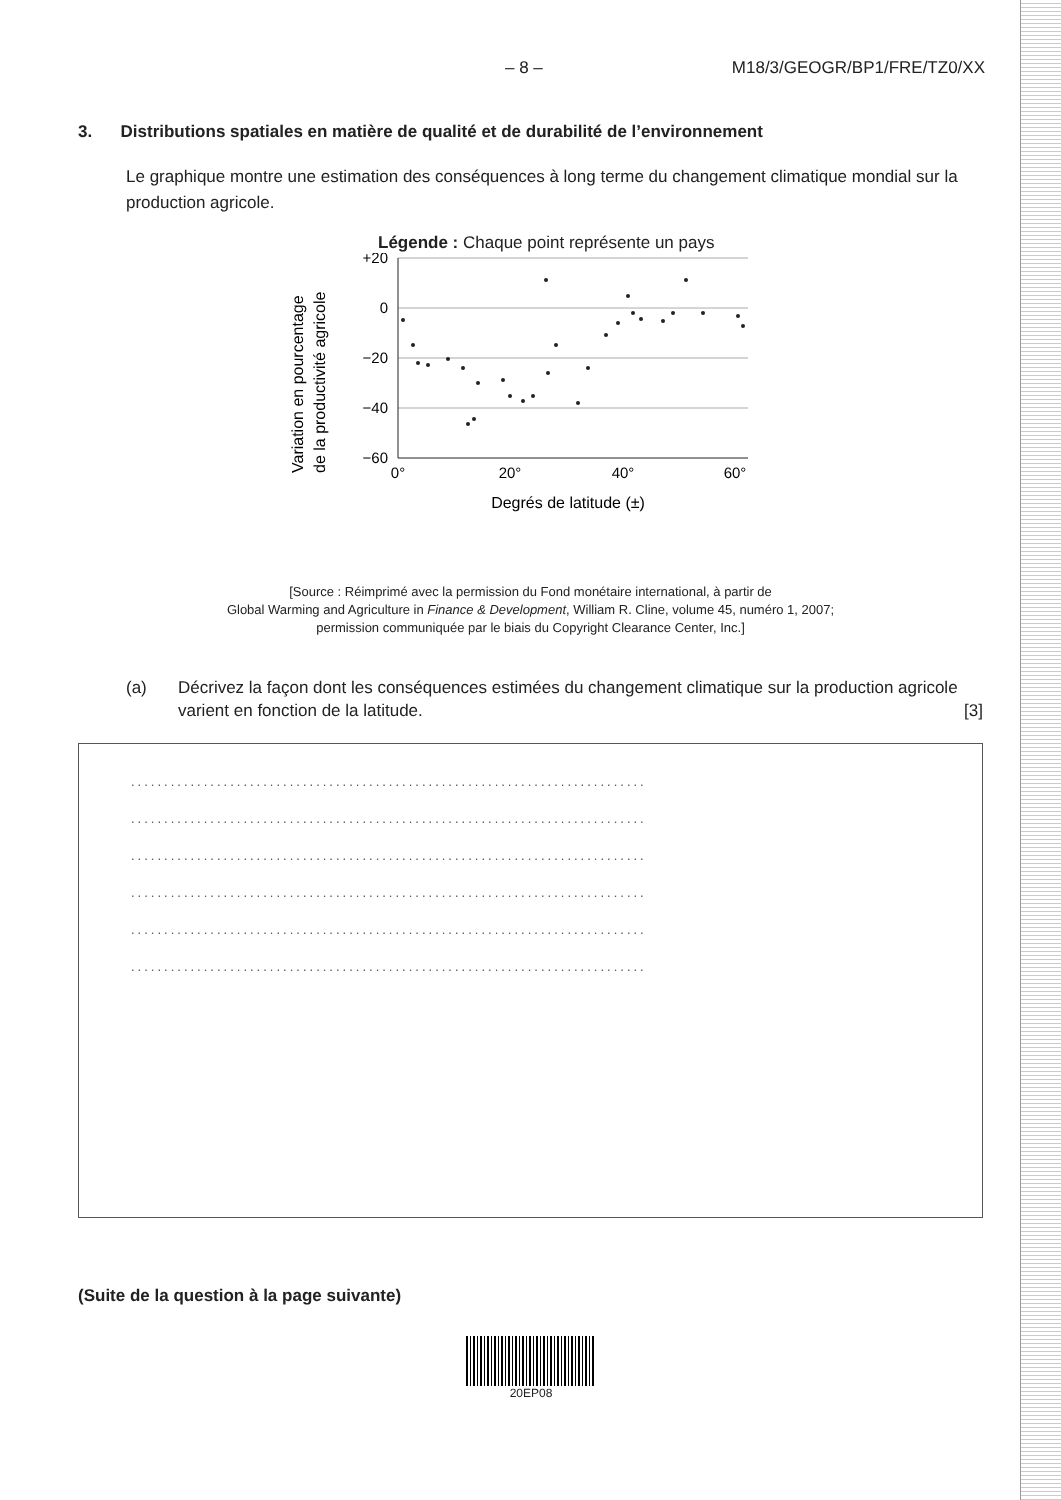– 8 – M18/3/GEOGR/BP1/FRE/TZ0/XX
3. Distributions spatiales en matière de qualité et de durabilité de l’environnement
Le graphique montre une estimation des conséquences à long terme du changement climatique mondial sur la production agricole.
Légende : Chaque point représente un pays
Variation en pourcentage
de la productivité agricole
+20
0
−20
−40
−60
0°
20°
40°
60°
Degrés de latitude (±)
[Source : Réimprimé avec la permission du Fond monétaire international, à partir de
Global Warming and Agriculture in Finance & Development, William R. Cline, volume 45, numéro 1, 2007;
permission communiquée par le biais du Copyright Clearance Center, Inc.]
(a) Décrivez la façon dont les conséquences estimées du changement climatique sur la production agricole varient en fonction de la latitude. [3]
..............................................................................
..............................................................................
..............................................................................
..............................................................................
..............................................................................
..............................................................................
(Suite de la question à la page suivante)
20EP08